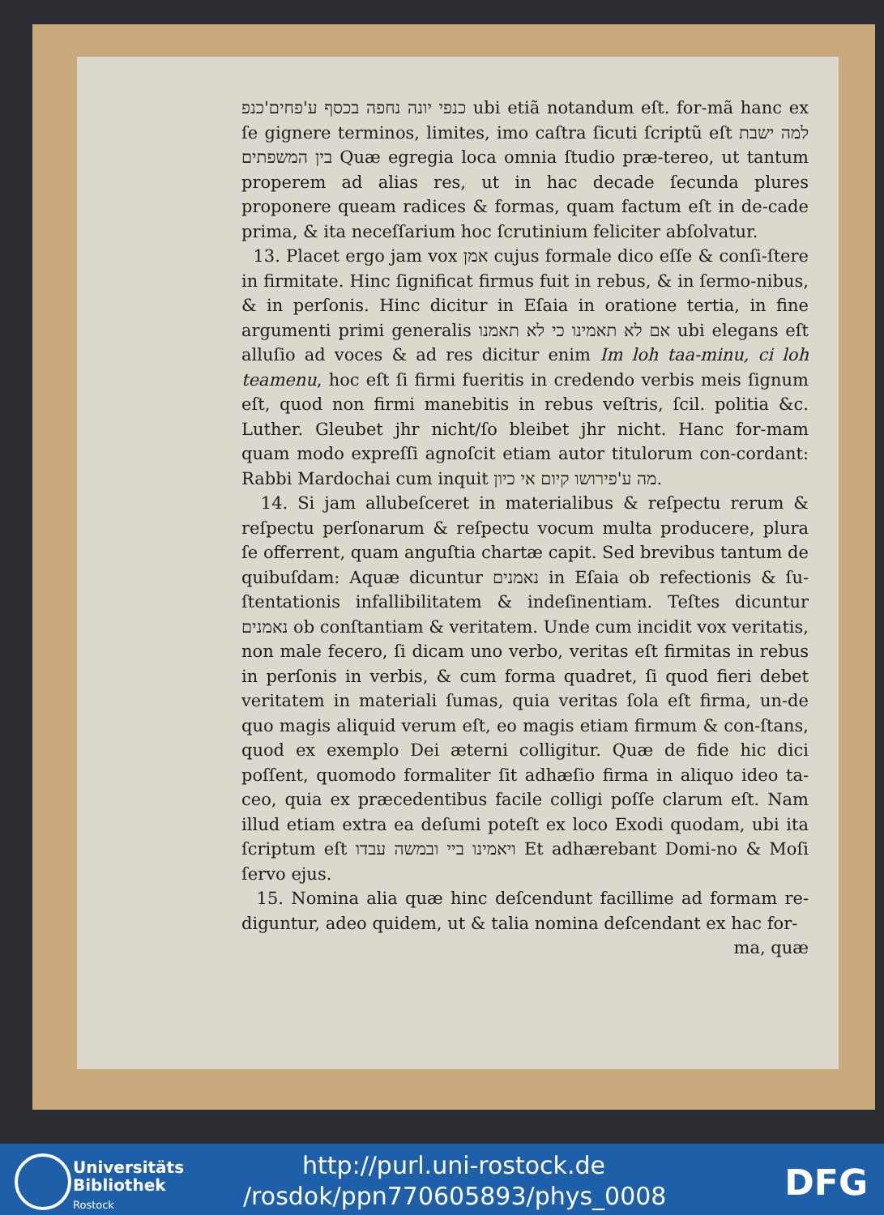כנפי יונה נחפה בכסף ע'פחים'כנפ ubi etiã notandum eſt. for-mã hanc ex ſe gignere terminos, limites, imo caſtra ſicuti ſcriptũ eſt למה ישבת בין המשפתים Quæ egregia loca omnia ſtudio præ-tereo, ut tantum properem ad alias res, ut in hac decade ſecunda plures proponere queam radices & formas, quam factum eſt in de-cade prima, & ita neceſſarium hoc ſcrutinium feliciter abſolvatur.
13. Placet ergo jam vox אמן cujus formale dico eſſe & conſi-ſtere in firmitate. Hinc ſignificat firmus fuit in rebus, & in ſermo-nibus, & in perſonis. Hinc dicitur in Eſaia in oratione tertia, in fine argumenti primi generalis אם לא תאמינו כי לא תאמנו ubi elegans eſt alluſio ad voces & ad res dicitur enim Im loh taa-minu, ci loh teamenu, hoc eſt ſi firmi fueritis in credendo verbis meis ſignum eſt, quod non firmi manebitis in rebus veſtris, ſcil. politia &c. Luther. Gleubet jhr nicht/ſo bleibet jhr nicht. Hanc for-mam quam modo expreſſi agnoſcit etiam autor titulorum con-cordant: Rabbi Mardochai cum inquit מה ע'פירושו קיום אי כיון.
14. Si jam allubeſceret in materialibus & reſpectu rerum & reſpectu perſonarum & reſpectu vocum multa producere, plura ſe offerrent, quam anguſtia chartæ capit. Sed brevibus tantum de quibuſdam: Aquæ dicuntur נאמנים in Eſaia ob refectionis & ſu-ſtentationis infallibilitatem & indeſinentiam. Teſtes dicuntur נאמנים ob conſtantiam & veritatem. Unde cum incidit vox veritatis, non male fecero, ſi dicam uno verbo, veritas eſt firmitas in rebus in perſonis in verbis, & cum forma quadret, ſi quod fieri debet veritatem in materiali ſumas, quia veritas ſola eſt firma, un-de quo magis aliquid verum eſt, eo magis etiam firmum & con-ſtans, quod ex exemplo Dei æterni colligitur. Quæ de fide hic dici poſſent, quomodo formaliter ſit adhæſio firma in aliquo ideo ta-ceo, quia ex præcedentibus facile colligi poſſe clarum eſt. Nam illud etiam extra ea deſumi poteſt ex loco Exodi quodam, ubi ita ſcriptum eſt ויאמינו ביי ובמשה עבדו Et adhærebant Domi-no & Moſi ſervo ejus.
15. Nomina alia quæ hinc deſcendunt facillime ad formam re-diguntur, adeo quidem, ut & talia nomina deſcendant ex hac for-
ma, quæ
Universitäts
Bibliothek
Rostock
http://purl.uni-rostock.de
/rosdok/ppn770605893/phys_0008
DFG